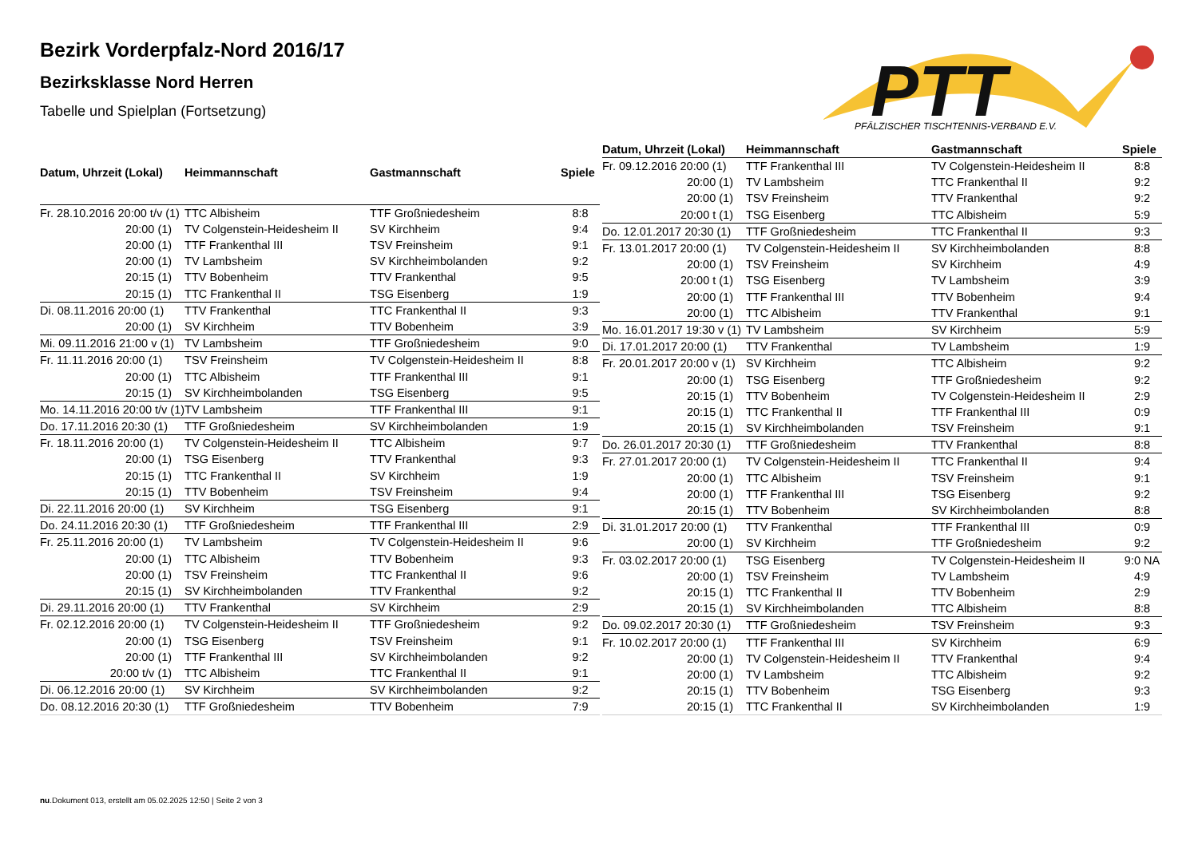Bezirk Vorderpfalz-Nord 2016/17
Bezirksklasse Nord Herren
Tabelle und Spielplan (Fortsetzung)
PTT
PFÄLZISCHER TISCHTENNIS-VERBAND E.V.
| Datum, Uhrzeit (Lokal) | Heimmannschaft | Gastmannschaft | Spiele |
| --- | --- | --- | --- |
| Fr. 28.10.2016 20:00 t/v (1) | TTC Albisheim | TTF Großniedesheim | 8:8 |
| 20:00 (1) | TV Colgenstein-Heidesheim II | SV Kirchheim | 9:4 |
| 20:00 (1) | TTF Frankenthal III | TSV Freinsheim | 9:1 |
| 20:00 (1) | TV Lambsheim | SV Kirchheimbolanden | 9:2 |
| 20:15 (1) | TTV Bobenheim | TTV Frankenthal | 9:5 |
| 20:15 (1) | TTC Frankenthal II | TSG Eisenberg | 1:9 |
| Di. 08.11.2016 20:00 (1) | TTV Frankenthal | TTC Frankenthal II | 9:3 |
| 20:00 (1) | SV Kirchheim | TTV Bobenheim | 3:9 |
| Mi. 09.11.2016 21:00 v (1) | TV Lambsheim | TTF Großniedesheim | 9:0 |
| Fr. 11.11.2016 20:00 (1) | TSV Freinsheim | TV Colgenstein-Heidesheim II | 8:8 |
| 20:00 (1) | TTC Albisheim | TTF Frankenthal III | 9:1 |
| 20:15 (1) | SV Kirchheimbolanden | TSG Eisenberg | 9:5 |
| Mo. 14.11.2016 20:00 t/v (1) | TV Lambsheim | TTF Frankenthal III | 9:1 |
| Do. 17.11.2016 20:30 (1) | TTF Großniedesheim | SV Kirchheimbolanden | 1:9 |
| Fr. 18.11.2016 20:00 (1) | TV Colgenstein-Heidesheim II | TTC Albisheim | 9:7 |
| 20:00 (1) | TSG Eisenberg | TTV Frankenthal | 9:3 |
| 20:15 (1) | TTC Frankenthal II | SV Kirchheim | 1:9 |
| 20:15 (1) | TTV Bobenheim | TSV Freinsheim | 9:4 |
| Di. 22.11.2016 20:00 (1) | SV Kirchheim | TSG Eisenberg | 9:1 |
| Do. 24.11.2016 20:30 (1) | TTF Großniedesheim | TTF Frankenthal III | 2:9 |
| Fr. 25.11.2016 20:00 (1) | TV Lambsheim | TV Colgenstein-Heidesheim II | 9:6 |
| 20:00 (1) | TTC Albisheim | TTV Bobenheim | 9:3 |
| 20:00 (1) | TSV Freinsheim | TTC Frankenthal II | 9:6 |
| 20:15 (1) | SV Kirchheimbolanden | TTV Frankenthal | 9:2 |
| Di. 29.11.2016 20:00 (1) | TTV Frankenthal | SV Kirchheim | 2:9 |
| Fr. 02.12.2016 20:00 (1) | TV Colgenstein-Heidesheim II | TTF Großniedesheim | 9:2 |
| 20:00 (1) | TSG Eisenberg | TSV Freinsheim | 9:1 |
| 20:00 (1) | TTF Frankenthal III | SV Kirchheimbolanden | 9:2 |
| 20:00 t/v (1) | TTC Albisheim | TTC Frankenthal II | 9:1 |
| Di. 06.12.2016 20:00 (1) | SV Kirchheim | SV Kirchheimbolanden | 9:2 |
| Do. 08.12.2016 20:30 (1) | TTF Großniedesheim | TTV Bobenheim | 7:9 |
| Datum, Uhrzeit (Lokal) | Heimmannschaft | Gastmannschaft | Spiele |
| --- | --- | --- | --- |
| Fr. 09.12.2016 20:00 (1) | TTF Frankenthal III | TV Colgenstein-Heidesheim II | 8:8 |
| 20:00 (1) | TV Lambsheim | TTC Frankenthal II | 9:2 |
| 20:00 (1) | TSV Freinsheim | TTV Frankenthal | 9:2 |
| 20:00 t (1) | TSG Eisenberg | TTC Albisheim | 5:9 |
| Do. 12.01.2017 20:30 (1) | TTF Großniedesheim | TTC Frankenthal II | 9:3 |
| Fr. 13.01.2017 20:00 (1) | TV Colgenstein-Heidesheim II | SV Kirchheimbolanden | 8:8 |
| 20:00 (1) | TSV Freinsheim | SV Kirchheim | 4:9 |
| 20:00 t (1) | TSG Eisenberg | TV Lambsheim | 3:9 |
| 20:00 (1) | TTF Frankenthal III | TTV Bobenheim | 9:4 |
| 20:00 (1) | TTC Albisheim | TTV Frankenthal | 9:1 |
| Mo. 16.01.2017 19:30 v (1) | TV Lambsheim | SV Kirchheim | 5:9 |
| Di. 17.01.2017 20:00 (1) | TTV Frankenthal | TV Lambsheim | 1:9 |
| Fr. 20.01.2017 20:00 v (1) | SV Kirchheim | TTC Albisheim | 9:2 |
| 20:00 (1) | TSG Eisenberg | TTF Großniedesheim | 9:2 |
| 20:15 (1) | TTV Bobenheim | TV Colgenstein-Heidesheim II | 2:9 |
| 20:15 (1) | TTC Frankenthal II | TTF Frankenthal III | 0:9 |
| 20:15 (1) | SV Kirchheimbolanden | TSV Freinsheim | 9:1 |
| Do. 26.01.2017 20:30 (1) | TTF Großniedesheim | TTV Frankenthal | 8:8 |
| Fr. 27.01.2017 20:00 (1) | TV Colgenstein-Heidesheim II | TTC Frankenthal II | 9:4 |
| 20:00 (1) | TTC Albisheim | TSV Freinsheim | 9:1 |
| 20:00 (1) | TTF Frankenthal III | TSG Eisenberg | 9:2 |
| 20:15 (1) | TTV Bobenheim | SV Kirchheimbolanden | 8:8 |
| Di. 31.01.2017 20:00 (1) | TTV Frankenthal | TTF Frankenthal III | 0:9 |
| 20:00 (1) | SV Kirchheim | TTF Großniedesheim | 9:2 |
| Fr. 03.02.2017 20:00 (1) | TSG Eisenberg | TV Colgenstein-Heidesheim II | 9:0 NA |
| 20:00 (1) | TSV Freinsheim | TV Lambsheim | 4:9 |
| 20:15 (1) | TTC Frankenthal II | TTV Bobenheim | 2:9 |
| 20:15 (1) | SV Kirchheimbolanden | TTC Albisheim | 8:8 |
| Do. 09.02.2017 20:30 (1) | TTF Großniedesheim | TSV Freinsheim | 9:3 |
| Fr. 10.02.2017 20:00 (1) | TTF Frankenthal III | SV Kirchheim | 6:9 |
| 20:00 (1) | TV Colgenstein-Heidesheim II | TTV Frankenthal | 9:4 |
| 20:00 (1) | TV Lambsheim | TTC Albisheim | 9:2 |
| 20:15 (1) | TTV Bobenheim | TSG Eisenberg | 9:3 |
| 20:15 (1) | TTC Frankenthal II | SV Kirchheimbolanden | 1:9 |
nu.Dokument 013, erstellt am 05.02.2025 12:50 | Seite 2 von 3